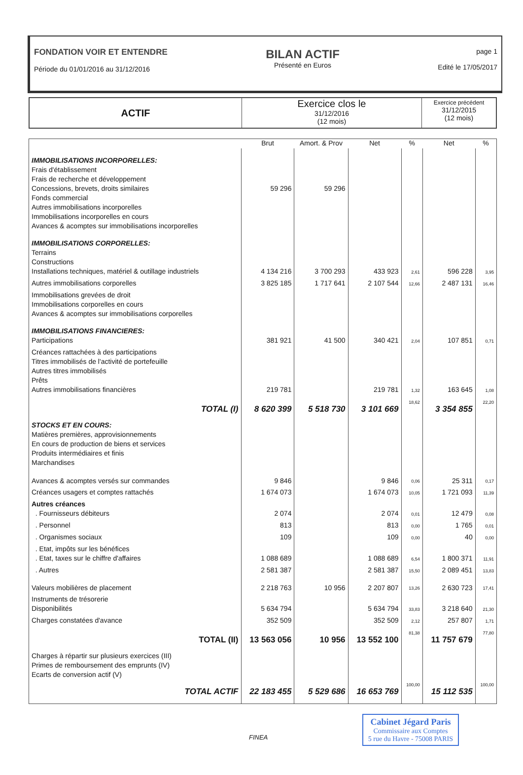FONDATION VOIR ET ENTENDRE
Période du 01/01/2016 au 31/12/2016
BILAN ACTIF
Présenté en Euros
page 1
Edité le 17/05/2017
| ACTIF | Exercice clos le 31/12/2016 (12 mois) | Exercice précédent 31/12/2015 (12 mois) |
| --- | --- | --- |
| | Brut | Amort. & Prov | Net | % | Net | % |
| --- | --- | --- | --- | --- | --- | --- |
| IMMOBILISATIONS INCORPORELLES: | | | | | | |
| Frais d'établissement | | | | | | |
| Frais de recherche et développement | | | | | | |
| Concessions, brevets, droits similaires | 59 296 | 59 296 | | | | |
| Fonds commercial | | | | | | |
| Autres immobilisations incorporelles | | | | | | |
| Immobilisations incorporelles en cours | | | | | | |
| Avances & acomptes sur immobilisations incorporelles | | | | | | |
| IMMOBILISATIONS CORPORELLES: | | | | | | |
| Terrains | | | | | | |
| Constructions | | | | | | |
| Installations techniques, matériel & outillage industriels | 4 134 216 | 3 700 293 | 433 923 | 2,61 | 596 228 | 3,95 |
| Autres immobilisations corporelles | 3 825 185 | 1 717 641 | 2 107 544 | 12,66 | 2 487 131 | 16,46 |
| Immobilisations grevées de droit | | | | | | |
| Immobilisations corporelles en cours | | | | | | |
| Avances & acomptes sur immobilisations corporelles | | | | | | |
| IMMOBILISATIONS FINANCIERES: | | | | | | |
| Participations | 381 921 | 41 500 | 340 421 | 2,04 | 107 851 | 0,71 |
| Créances rattachées à des participations | | | | | | |
| Titres immobilisés de l'activité de portefeuille | | | | | | |
| Autres titres immobilisés | | | | | | |
| Prêts | | | | | | |
| Autres immobilisations financières | 219 781 | | 219 781 | 1,32 | 163 645 | 1,08 |
| TOTAL (I) | 8 620 399 | 5 518 730 | 3 101 669 | 18,62 | 3 354 855 | 22,20 |
| STOCKS ET EN COURS: | | | | | | |
| Matières premières, approvisionnements | | | | | | |
| En cours de production de biens et services | | | | | | |
| Produits intermédiaires et finis | | | | | | |
| Marchandises | | | | | | |
| Avances & acomptes versés sur commandes | 9 846 | | 9 846 | 0,06 | 25 311 | 0,17 |
| Créances usagers et comptes rattachés | 1 674 073 | | 1 674 073 | 10,05 | 1 721 093 | 11,39 |
| Autres créances | | | | | | |
| . Fournisseurs débiteurs | 2 074 | | 2 074 | 0,01 | 12 479 | 0,08 |
| . Personnel | 813 | | 813 | 0,00 | 1 765 | 0,01 |
| . Organismes sociaux | 109 | | 109 | 0,00 | 40 | 0,00 |
| . Etat, impôts sur les bénéfices | | | | | | |
| . Etat, taxes sur le chiffre d'affaires | 1 088 689 | | 1 088 689 | 6,54 | 1 800 371 | 11,91 |
| . Autres | 2 581 387 | | 2 581 387 | 15,50 | 2 089 451 | 13,83 |
| Valeurs mobilières de placement | 2 218 763 | 10 956 | 2 207 807 | 13,26 | 2 630 723 | 17,41 |
| Instruments de trésorerie | | | | | | |
| Disponibilités | 5 634 794 | | 5 634 794 | 33,83 | 3 218 640 | 21,30 |
| Charges constatées d'avance | 352 509 | | 352 509 | 2,12 | 257 807 | 1,71 |
| TOTAL (II) | 13 563 056 | 10 956 | 13 552 100 | 81,38 | 11 757 679 | 77,80 |
| Charges à répartir sur plusieurs exercices (III) | | | | | | |
| Primes de remboursement des emprunts (IV) | | | | | | |
| Ecarts de conversion actif (V) | | | | | | |
| TOTAL ACTIF | 22 183 455 | 5 529 686 | 16 653 769 | 100,00 | 15 112 535 | 100,00 |
FINEA
Cabinet Jégard Paris
Commissaire aux Comptes
5 rue du Havre - 75008 PARIS